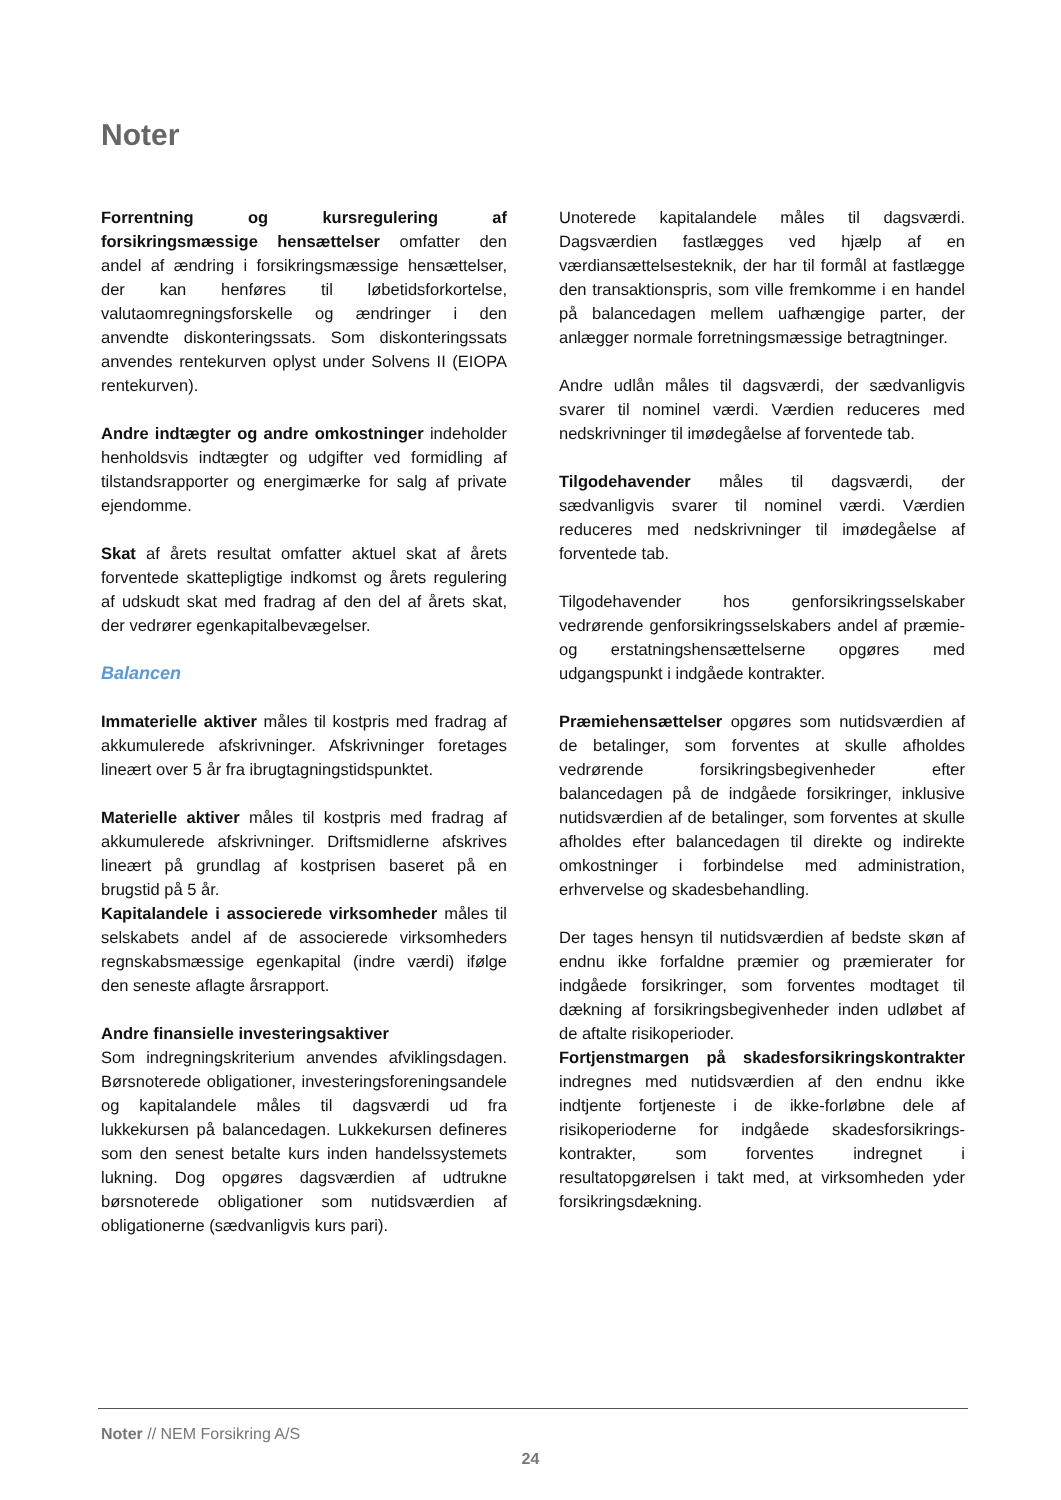Noter
Forrentning og kursregulering af forsikringsmæssige hensættelser omfatter den andel af ændring i forsikringsmæssige hensættelser, der kan henføres til løbetidsforkortelse, valutaomregningsforskelle og ændringer i den anvendte diskonteringssats. Som diskonteringssats anvendes rentekurven oplyst under Solvens II (EIOPA rentekurven).
Andre indtægter og andre omkostninger indeholder henholdsvis indtægter og udgifter ved formidling af tilstandsrapporter og energimærke for salg af private ejendomme.
Skat af årets resultat omfatter aktuel skat af årets forventede skattepligtige indkomst og årets regulering af udskudt skat med fradrag af den del af årets skat, der vedrører egenkapitalbevægelser.
Balancen
Immaterielle aktiver måles til kostpris med fradrag af akkumulerede afskrivninger. Afskrivninger foretages lineært over 5 år fra ibrugtagningstidspunktet.
Materielle aktiver måles til kostpris med fradrag af akkumulerede afskrivninger. Driftsmidlerne afskrives lineært på grundlag af kostprisen baseret på en brugstid på 5 år.
Kapitalandele i associerede virksomheder måles til selskabets andel af de associerede virksomheders regnskabsmæssige egenkapital (indre værdi) ifølge den seneste aflagte årsrapport.
Andre finansielle investeringsaktiver
Som indregningskriterium anvendes afviklingsdagen. Børsnoterede obligationer, investeringsforeningsandele og kapitalandele måles til dagsværdi ud fra lukkekursen på balancedagen. Lukkekursen defineres som den senest betalte kurs inden handelssystemets lukning. Dog opgøres dagsværdien af udtrukne børsnoterede obligationer som nutidsværdien af obligationerne (sædvanligvis kurs pari).
Unoterede kapitalandele måles til dagsværdi. Dagsværdien fastlægges ved hjælp af en værdiansættelsesteknik, der har til formål at fastlægge den transaktionspris, som ville fremkomme i en handel på balancedagen mellem uafhængige parter, der anlægger normale forretningsmæssige betragtninger.
Andre udlån måles til dagsværdi, der sædvanligvis svarer til nominel værdi. Værdien reduceres med nedskrivninger til imødegåelse af forventede tab.
Tilgodehavender måles til dagsværdi, der sædvanligvis svarer til nominel værdi. Værdien reduceres med nedskrivninger til imødegåelse af forventede tab.
Tilgodehavender hos genforsikringsselskaber vedrørende genforsikringsselskabers andel af præmie- og erstatningshensættelserne opgøres med udgangspunkt i indgåede kontrakter.
Præmiehensættelser opgøres som nutidsværdien af de betalinger, som forventes at skulle afholdes vedrørende forsikringsbegivenheder efter balancedagen på de indgåede forsikringer, inklusive nutidsværdien af de betalinger, som forventes at skulle afholdes efter balancedagen til direkte og indirekte omkostninger i forbindelse med administration, erhvervelse og skadesbehandling.
Der tages hensyn til nutidsværdien af bedste skøn af endnu ikke forfaldne præmier og præmierater for indgåede forsikringer, som forventes modtaget til dækning af forsikringsbegivenheder inden udløbet af de aftalte risikoperioder.
Fortjenstmargen på skadesforsikringskontrakter indregnes med nutidsværdien af den endnu ikke indtjente fortjeneste i de ikke-forløbne dele af risikoperioderne for indgåede skadesforsikrings-kontrakter, som forventes indregnet i resultatopgørelsen i takt med, at virksomheden yder forsikringsdækning.
Noter // NEM Forsikring A/S
24